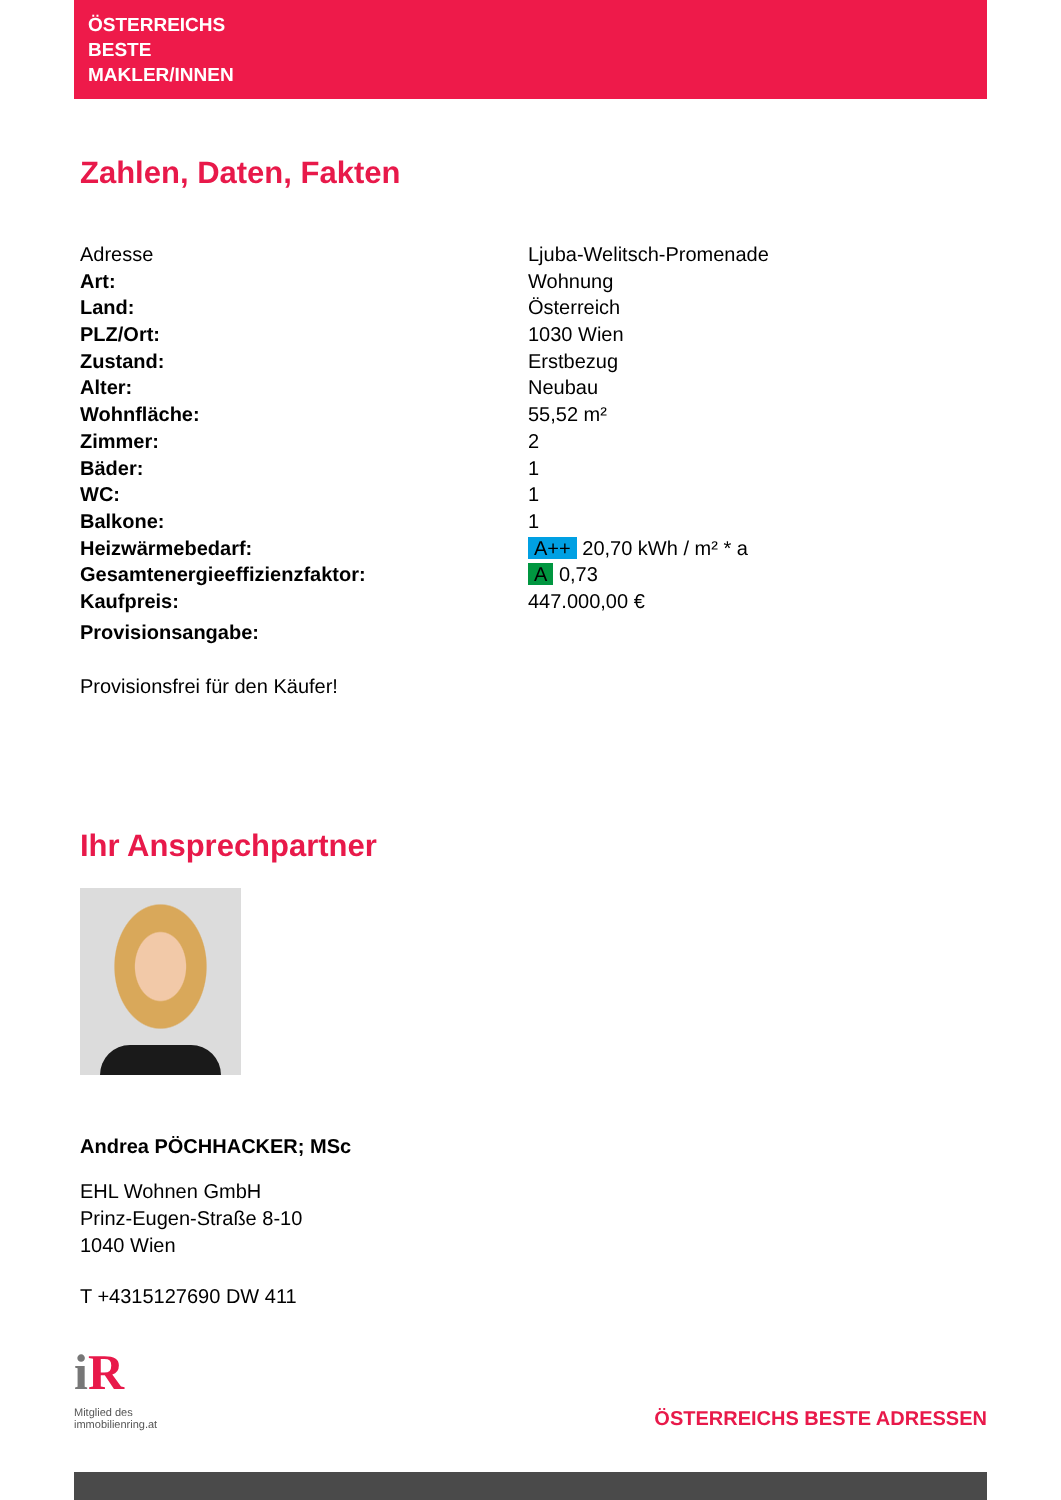ÖSTERREICHS
BESTE
MAKLER/INNEN
Zahlen, Daten, Fakten
| Adresse | Ljuba-Welitsch-Promenade |
| Art: | Wohnung |
| Land: | Österreich |
| PLZ/Ort: | 1030 Wien |
| Zustand: | Erstbezug |
| Alter: | Neubau |
| Wohnfläche: | 55,52 m² |
| Zimmer: | 2 |
| Bäder: | 1 |
| WC: | 1 |
| Balkone: | 1 |
| Heizwärmebedarf: | A++ 20,70 kWh / m² * a |
| Gesamtenergieeffizienzfaktor: | A 0,73 |
| Kaufpreis: | 447.000,00 € |
| Provisionsangabe: | |
Provisionsfrei für den Käufer!
Ihr Ansprechpartner
Andrea PÖCHHACKER; MSc
EHL Wohnen GmbH
Prinz-Eugen-Straße 8-10
1040 Wien
T +4315127690 DW 411
iR
Mitglied des
immobilienring.at
ÖSTERREICHS BESTE ADRESSEN